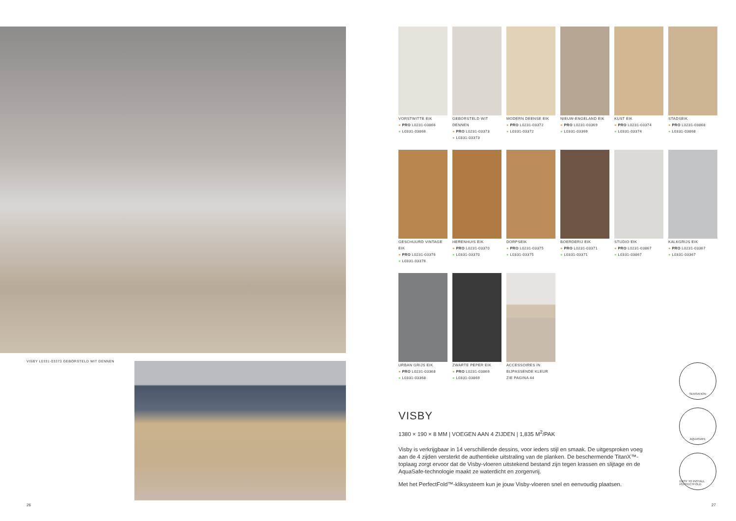VISBY L0331-03373 GEBORSTELD WIT DENNEN
26
VORSTWITTE EIK
● PRO L0231-03866
● L0331-03866
GEBORSTELD WIT DENNEN
● PRO L0231-03373
● L0331-03373
MODERN DEENSE EIK
● PRO L0231-03372
● L0331-03372
NIEUW-ENGELAND EIK
● PRO L0231-03369
● L0331-03369
KUST EIK
● PRO L0231-03374
● L0331-03374
STADSEIK
● PRO L0231-03868
● L0331-03868
GESCHUURD VINTAGE EIK
● PRO L0231-03376
● L0331-03376
HERENHUIS EIK
● PRO L0231-03370
● L0331-03370
DORPSEIK
● PRO L0231-03375
● L0331-03375
BOERDERIJ EIK
● PRO L0231-03371
● L0331-03371
STUDIO EIK
● PRO L0231-03867
● L0331-03867
KALKGRIJS EIK
● PRO L0231-03367
● L0331-03367
URBAN GRIJS EIK
● PRO L0231-03368
● L0331-03368
ZWARTE PEPER EIK
● PRO L0231-03869
● L0331-03869
ACCESSOIRES IN
BIJPASSENDE KLEUR
ZIE PAGINA 44
VISBY
1380 × 190 × 8 MM | VOEGEN AAN 4 ZIJDEN | 1,835 M<sup>2</sup>/PAK
Visby is verkrijgbaar in 14 verschillende dessins, voor ieders stijl en smaak. De uitgesproken voeg aan de 4 zijden versterkt de authentieke uitstraling van de planken. De beschermende TitanX™-toplaag zorgt ervoor dat de Visby-vloeren uitstekend bestand zijn tegen krassen en slijtage en de AquaSafe-technologie maakt ze waterdicht en zorgenvrij.
Met het PerfectFold™-kliksysteem kun je jouw Visby-vloeren snel en eenvoudig plaatsen.
SENSATION
AQUASAFE
EASY TO INSTALL PERFECTFOLD
27